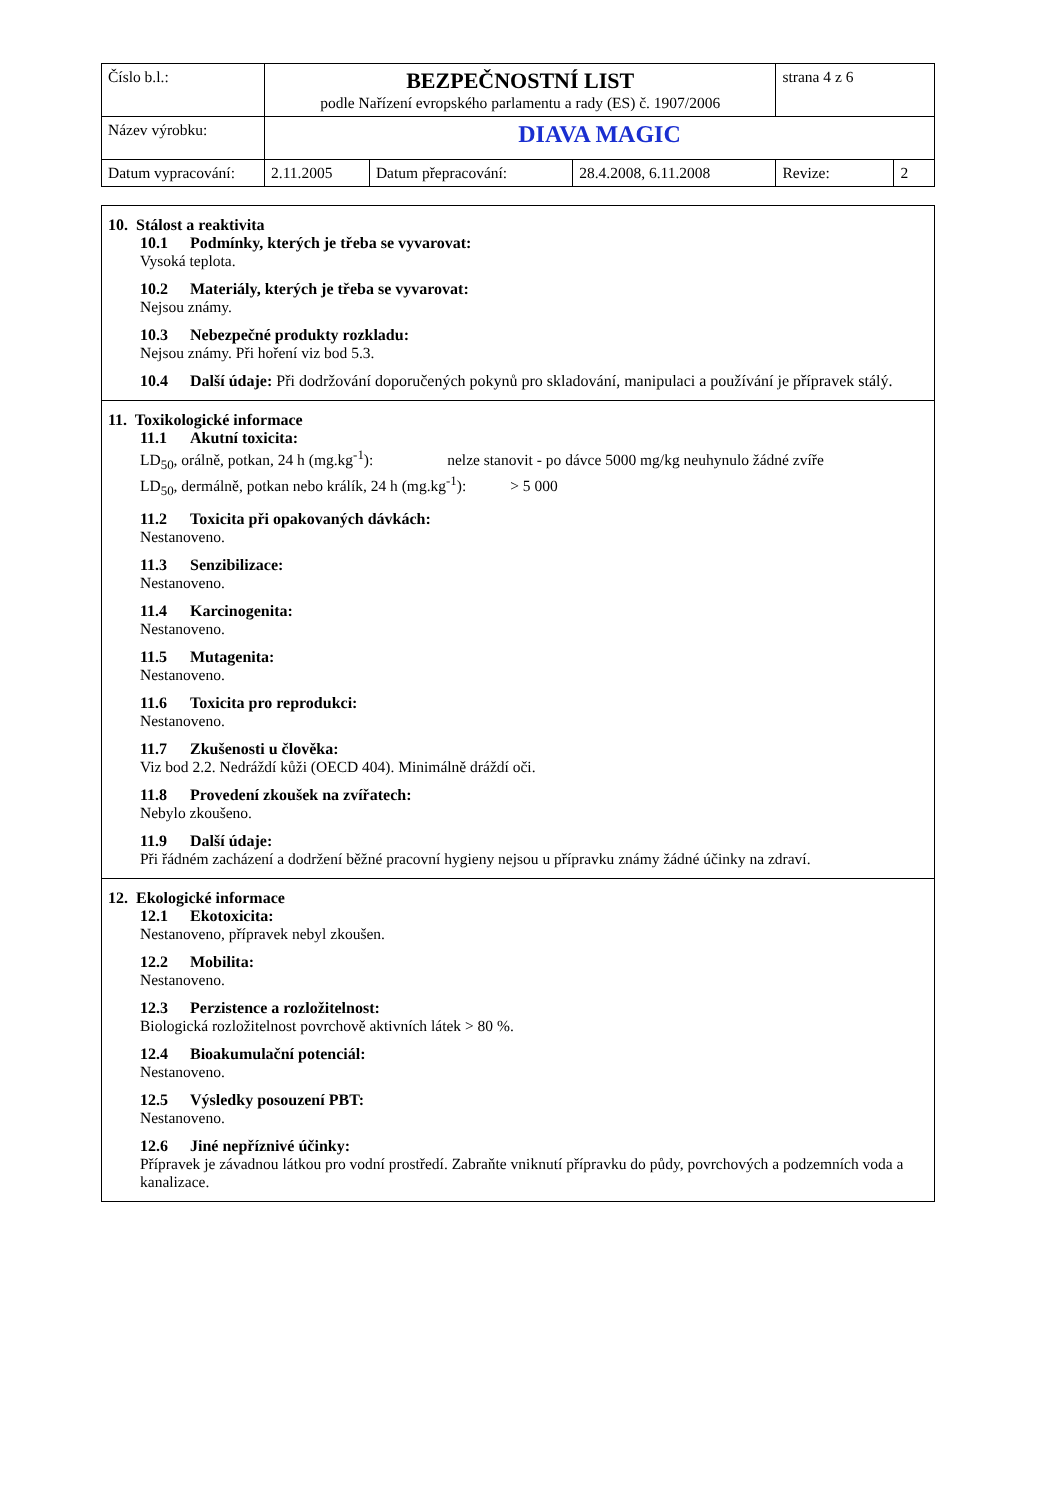| Číslo b.l.: | BEZPEČNOSTNÍ LIST podle Nařízení evropského parlamentu a rady (ES) č. 1907/2006 | | | strana 4 z 6 | |
| Název výrobku: | DIAVA MAGIC | | | | |
| Datum vypracování: | 2.11.2005 | Datum přepracování: | 28.4.2008, 6.11.2008 | Revize: | 2 |
10. Stálost a reaktivita
10.1 Podmínky, kterých je třeba se vyvarovat:
Vysoká teplota.
10.2 Materiály, kterých je třeba se vyvarovat:
Nejsou známy.
10.3 Nebezpečné produkty rozkladu:
Nejsou známy. Při hoření viz bod 5.3.
10.4 Další údaje: Při dodržování doporučených pokynů pro skladování, manipulaci a používání je přípravek stálý.
11. Toxikologické informace
11.1 Akutní toxicita:
LD<sub>50</sub>, orálně, potkan, 24 h (mg.kg<sup>-1</sup>): nelze stanovit - po dávce 5000 mg/kg neuhynulo žádné zvíře
LD<sub>50</sub>, dermálně, potkan nebo králík, 24 h (mg.kg<sup>-1</sup>): > 5 000
11.2 Toxicita při opakovaných dávkách:
Nestanoveno.
11.3 Senzibilizace:
Nestanoveno.
11.4 Karcinogenita:
Nestanoveno.
11.5 Mutagenita:
Nestanoveno.
11.6 Toxicita pro reprodukci:
Nestanoveno.
11.7 Zkušenosti u člověka:
Viz bod 2.2. Nedráždí kůži (OECD 404). Minimálně dráždí oči.
11.8 Provedení zkoušek na zvířatech:
Nebylo zkoušeno.
11.9 Další údaje:
Při řádném zacházení a dodržení běžné pracovní hygieny nejsou u přípravku známy žádné účinky na zdraví.
12. Ekologické informace
12.1 Ekotoxicita:
Nestanoveno, přípravek nebyl zkoušen.
12.2 Mobilita:
Nestanoveno.
12.3 Perzistence a rozložitelnost:
Biologická rozložitelnost povrchově aktivních látek > 80 %.
12.4 Bioakumulační potenciál:
Nestanoveno.
12.5 Výsledky posouzení PBT:
Nestanoveno.
12.6 Jiné nepříznivé účinky:
Přípravek je závadnou látkou pro vodní prostředí. Zabraňte vniknutí přípravku do půdy, povrchových a podzemních voda a kanalizace.